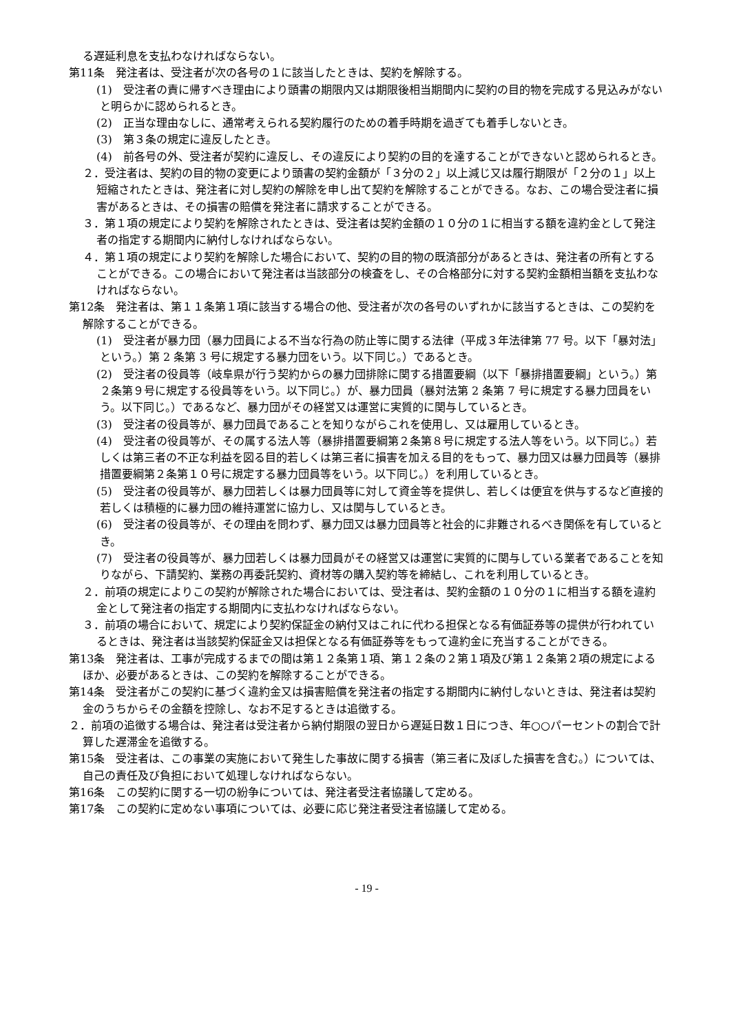る遅延利息を支払わなければならない。
第11条　発注者は、受注者が次の各号の１に該当したときは、契約を解除する。
(1)　受注者の責に帰すべき理由により頭書の期限内又は期限後相当期間内に契約の目的物を完成する見込みがないと明らかに認められるとき。
(2)　正当な理由なしに、通常考えられる契約履行のための着手時期を過ぎても着手しないとき。
(3)　第３条の規定に違反したとき。
(4)　前各号の外、受注者が契約に違反し、その違反により契約の目的を達することができないと認められるとき。
２．受注者は、契約の目的物の変更により頭書の契約金額が「３分の２」以上減じ又は履行期限が「２分の１」以上短縮されたときは、発注者に対し契約の解除を申し出て契約を解除することができる。なお、この場合受注者に損害があるときは、その損害の賠償を発注者に請求することができる。
３．第１項の規定により契約を解除されたときは、受注者は契約金額の１０分の１に相当する額を違約金として発注者の指定する期間内に納付しなければならない。
４．第１項の規定により契約を解除した場合において、契約の目的物の既済部分があるときは、発注者の所有とすることができる。この場合において発注者は当該部分の検査をし、その合格部分に対する契約金額相当額を支払わなければならない。
第12条　発注者は、第１１条第１項に該当する場合の他、受注者が次の各号のいずれかに該当するときは、この契約を解除することができる。
(1)　受注者が暴力団（暴力団員による不当な行為の防止等に関する法律（平成３年法律第 77 号。以下「暴対法」という。）第 2 条第 3 号に規定する暴力団をいう。以下同じ。）であるとき。
(2)　受注者の役員等（岐阜県が行う契約からの暴力団排除に関する措置要綱（以下「暴排措置要綱」という。）第２条第９号に規定する役員等をいう。以下同じ。）が、暴力団員（暴対法第 2 条第 7 号に規定する暴力団員をいう。以下同じ。）であるなど、暴力団がその経営又は運営に実質的に関与しているとき。
(3)　受注者の役員等が、暴力団員であることを知りながらこれを使用し、又は雇用しているとき。
(4)　受注者の役員等が、その属する法人等（暴排措置要綱第２条第８号に規定する法人等をいう。以下同じ。）若しくは第三者の不正な利益を図る目的若しくは第三者に損害を加える目的をもって、暴力団又は暴力団員等（暴排措置要綱第２条第１０号に規定する暴力団員等をいう。以下同じ。）を利用しているとき。
(5)　受注者の役員等が、暴力団若しくは暴力団員等に対して資金等を提供し、若しくは便宜を供与するなど直接的若しくは積極的に暴力団の維持運営に協力し、又は関与しているとき。
(6)　受注者の役員等が、その理由を問わず、暴力団又は暴力団員等と社会的に非難されるべき関係を有しているとき。
(7)　受注者の役員等が、暴力団若しくは暴力団員がその経営又は運営に実質的に関与している業者であることを知りながら、下請契約、業務の再委託契約、資材等の購入契約等を締結し、これを利用しているとき。
２．前項の規定によりこの契約が解除された場合においては、受注者は、契約金額の１０分の１に相当する額を違約金として発注者の指定する期間内に支払わなければならない。
３．前項の場合において、規定により契約保証金の納付又はこれに代わる担保となる有価証券等の提供が行われているときは、発注者は当該契約保証金又は担保となる有価証券等をもって違約金に充当することができる。
第13条　発注者は、工事が完成するまでの間は第１２条第１項、第１２条の２第１項及び第１２条第２項の規定によるほか、必要があるときは、この契約を解除することができる。
第14条　受注者がこの契約に基づく違約金又は損害賠償を発注者の指定する期間内に納付しないときは、発注者は契約金のうちからその金額を控除し、なお不足するときは追徴する。
２．前項の追徴する場合は、発注者は受注者から納付期限の翌日から遅延日数１日につき、年○○パーセントの割合で計算した遅滞金を追徴する。
第15条　受注者は、この事業の実施において発生した事故に関する損害（第三者に及ぼした損害を含む。）については、自己の責任及び負担において処理しなければならない。
第16条　この契約に関する一切の紛争については、発注者受注者協議して定める。
第17条　この契約に定めない事項については、必要に応じ発注者受注者協議して定める。
- 19 -